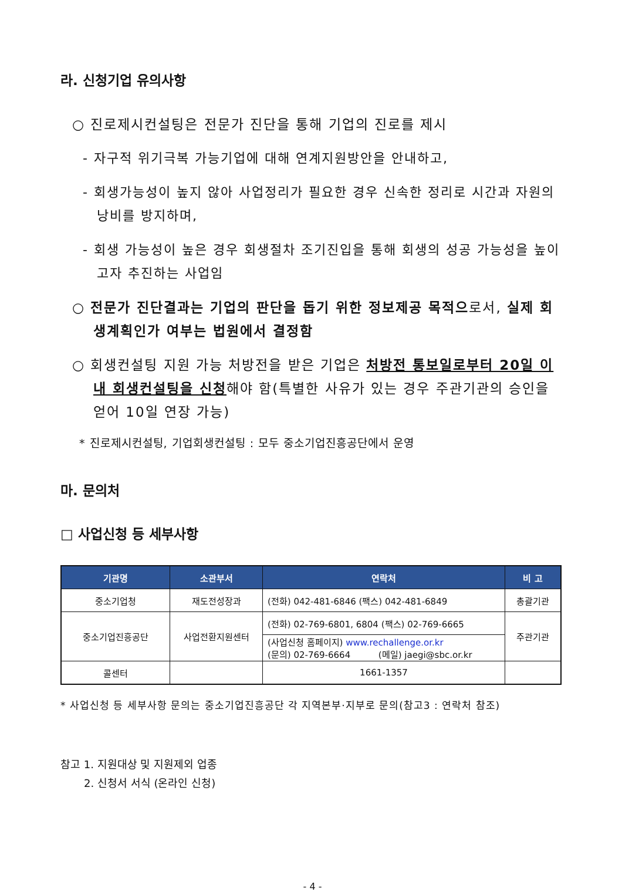라. 신청기업 유의사항
○ 진로제시컨설팅은 전문가 진단을 통해 기업의 진로를 제시
- 자구적 위기극복 가능기업에 대해 연계지원방안을 안내하고,
- 회생가능성이 높지 않아 사업정리가 필요한 경우 신속한 정리로 시간과 자원의 낭비를 방지하며,
- 회생 가능성이 높은 경우 회생절차 조기진입을 통해 회생의 성공 가능성을 높이고자 추진하는 사업임
○ 전문가 진단결과는 기업의 판단을 돕기 위한 정보제공 목적으로서, 실제 회생계획인가 여부는 법원에서 결정함
○ 회생컨설팅 지원 가능 처방전을 받은 기업은 처방전 통보일로부터 20일 이내 회생컨설팅을 신청해야 함(특별한 사유가 있는 경우 주관기관의 승인을 얻어 10일 연장 가능)
* 진로제시컨설팅, 기업회생컨설팅 : 모두 중소기업진흥공단에서 운영
마. 문의처
□ 사업신청 등 세부사항
| 기관명 | 소관부서 | 연락처 | 비 고 |
| --- | --- | --- | --- |
| 중소기업청 | 재도전성장과 | (전화) 042-481-6846 (팩스) 042-481-6849 | 총괄기관 |
| 중소기업진흥공단 | 사업전환지원센터 | (전화) 02-769-6801, 6804 (팩스) 02-769-6665 | 주관기관 |
| | | (사업신청 홈페이지) www.rechallenge.or.kr (문의) 02-769-6664 (메일) jaegi@sbc.or.kr | |
| 콜센터 | | 1661-1357 | |
* 사업신청 등 세부사항 문의는 중소기업진흥공단 각 지역본부·지부로 문의(참고3 : 연락처 참조)
참고 1. 지원대상 및 지원제외 업종
2. 신청서 서식 (온라인 신청)
- 4 -